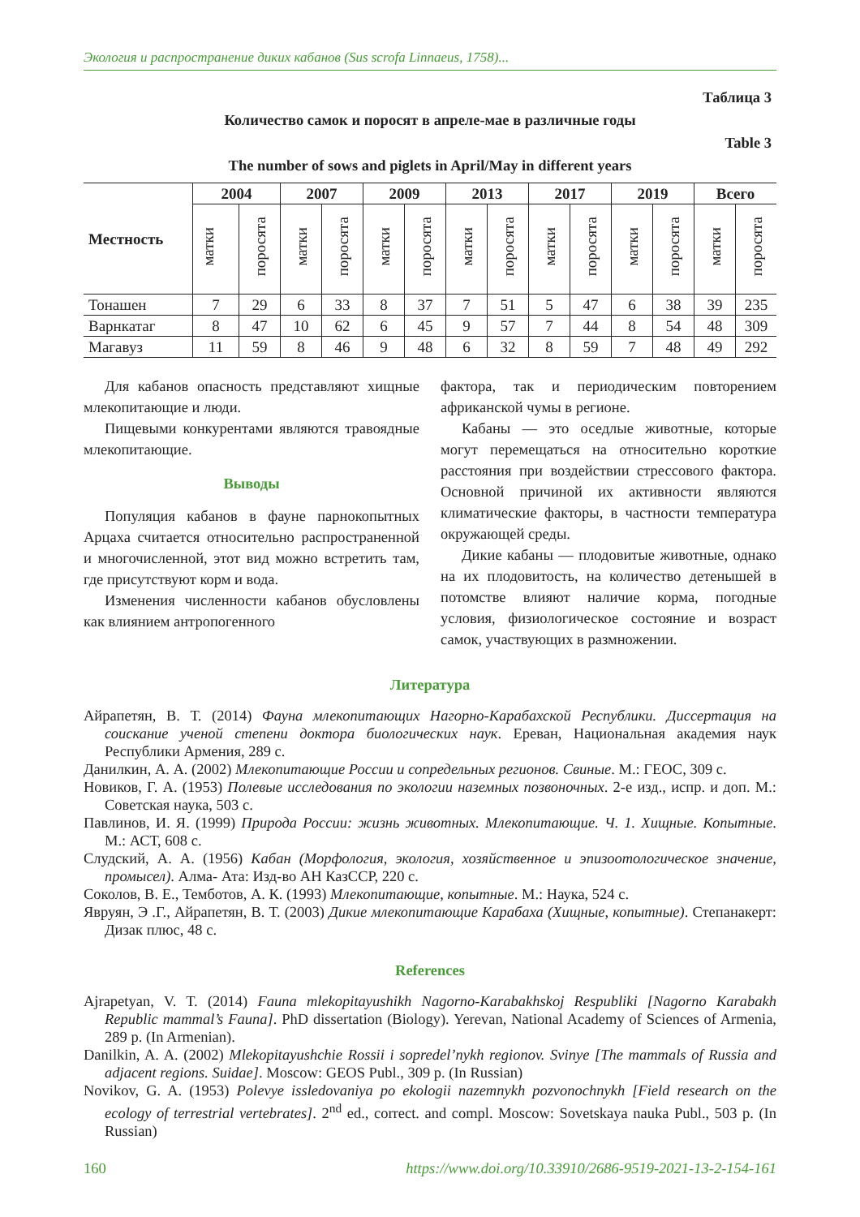Экология и распространение диких кабанов (Sus scrofa Linnaeus, 1758)...
Таблица 3
Количество самок и поросят в апреле-мае в различные годы
Table 3
The number of sows and piglets in April/May in different years
| Местность | 2004 | | 2007 | | 2009 | | 2013 | | 2017 | | 2019 | | Всего | |
| --- | --- | --- | --- | --- | --- | --- | --- | --- | --- | --- | --- | --- | --- | --- |
| | матки | поросята | матки | поросята | матки | поросята | матки | поросята | матки | поросята | матки | поросята | матки | поросята |
| Тонашен | 7 | 29 | 6 | 33 | 8 | 37 | 7 | 51 | 5 | 47 | 6 | 38 | 39 | 235 |
| Варнкатаг | 8 | 47 | 10 | 62 | 6 | 45 | 9 | 57 | 7 | 44 | 8 | 54 | 48 | 309 |
| Магавуз | 11 | 59 | 8 | 46 | 9 | 48 | 6 | 32 | 8 | 59 | 7 | 48 | 49 | 292 |
Для кабанов опасность представляют хищные млекопитающие и люди.
Пищевыми конкурентами являются травоядные млекопитающие.
Выводы
Популяция кабанов в фауне парнокопытных Арцаха считается относительно распространенной и многочисленной, этот вид можно встретить там, где присутствуют корм и вода.
Изменения численности кабанов обусловлены как влиянием антропогенного
фактора, так и периодическим повторением африканской чумы в регионе.
Кабаны — это оседлые животные, которые могут перемещаться на относительно короткие расстояния при воздействии стрессового фактора. Основной причиной их активности являются климатические факторы, в частности температура окружающей среды.
Дикие кабаны — плодовитые животные, однако на их плодовитость, на количество детенышей в потомстве влияют наличие корма, погодные условия, физиологическое состояние и возраст самок, участвующих в размножении.
Литература
Айрапетян, В. Т. (2014) Фауна млекопитающих Нагорно-Карабахской Республики. Диссертация на соискание ученой степени доктора биологических наук. Ереван, Национальная академия наук Республики Армения, 289 с.
Данилкин, А. А. (2002) Млекопитающие России и сопредельных регионов. Свиные. М.: ГЕОС, 309 с.
Новиков, Г. А. (1953) Полевые исследования по экологии наземных позвоночных. 2-е изд., испр. и доп. М.: Советская наука, 503 с.
Павлинов, И. Я. (1999) Природа России: жизнь животных. Млекопитающие. Ч. 1. Хищные. Копытные. М.: АСТ, 608 с.
Слудский, А. А. (1956) Кабан (Морфология, экология, хозяйственное и эпизоотологическое значение, промысел). Алма- Ата: Изд-во АН КазССР, 220 с.
Соколов, В. Е., Темботов, А. К. (1993) Млекопитающие, копытные. М.: Наука, 524 с.
Явруян, Э .Г., Айрапетян, В. Т. (2003) Дикие млекопитающие Карабаха (Хищные, копытные). Степанакерт: Дизак плюс, 48 с.
References
Ajrapetyan, V. T. (2014) Fauna mlekopitayushikh Nagorno-Karabakhskoj Respubliki [Nagorno Karabakh Republic mammal’s Fauna]. PhD dissertation (Biology). Yerevan, National Academy of Sciences of Armenia, 289 p. (In Armenian).
Danilkin, A. A. (2002) Mlekopitayushchie Rossii i sopredel’nykh regionov. Svinye [The mammals of Russia and adjacent regions. Suidae]. Moscow: GEOS Publ., 309 p. (In Russian)
Novikov, G. A. (1953) Polevye issledovaniya po ekologii nazemnykh pozvonochnykh [Field research on the ecology of terrestrial vertebrates]. 2<sup>nd</sup> ed., correct. and compl. Moscow: Sovetskaya nauka Publ., 503 p. (In Russian)
160 https://www.doi.org/10.33910/2686-9519-2021-13-2-154-161